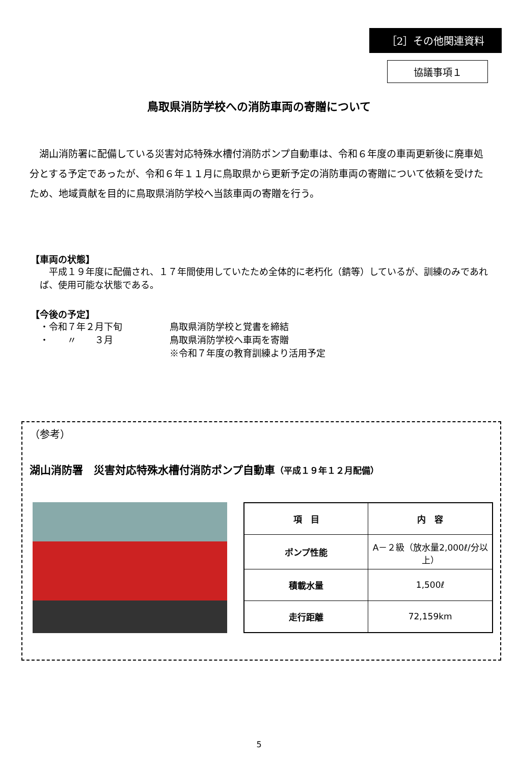［2］その他関連資料
協議事項１
鳥取県消防学校への消防車両の寄贈について
湖山消防署に配備している災害対応特殊水槽付消防ポンプ自動車は、令和６年度の車両更新後に廃車処分とする予定であったが、令和６年１１月に鳥取県から更新予定の消防車両の寄贈について依頼を受けたため、地域貢献を目的に鳥取県消防学校へ当該車両の寄贈を行う。
【車両の状態】
　平成１９年度に配備され、１７年間使用していたため全体的に老朽化（錆等）しているが、訓練のみであれば、使用可能な状態である。
【今後の予定】
・令和７年２月下旬 鳥取県消防学校と覚書を締結 ・　　〃　　３月 鳥取県消防学校へ車両を寄贈 ※令和７年度の教育訓練より活用予定
（参考）
湖山消防署　災害対応特殊水槽付消防ポンプ自動車（平成１９年１２月配備）
| 項 目 | 内 容 |
| --- | --- |
| ポンプ性能 | A－２級（放水量2,000ℓ/分以上） |
| 積載水量 | 1,500ℓ |
| 走行距離 | 72,159km |
5